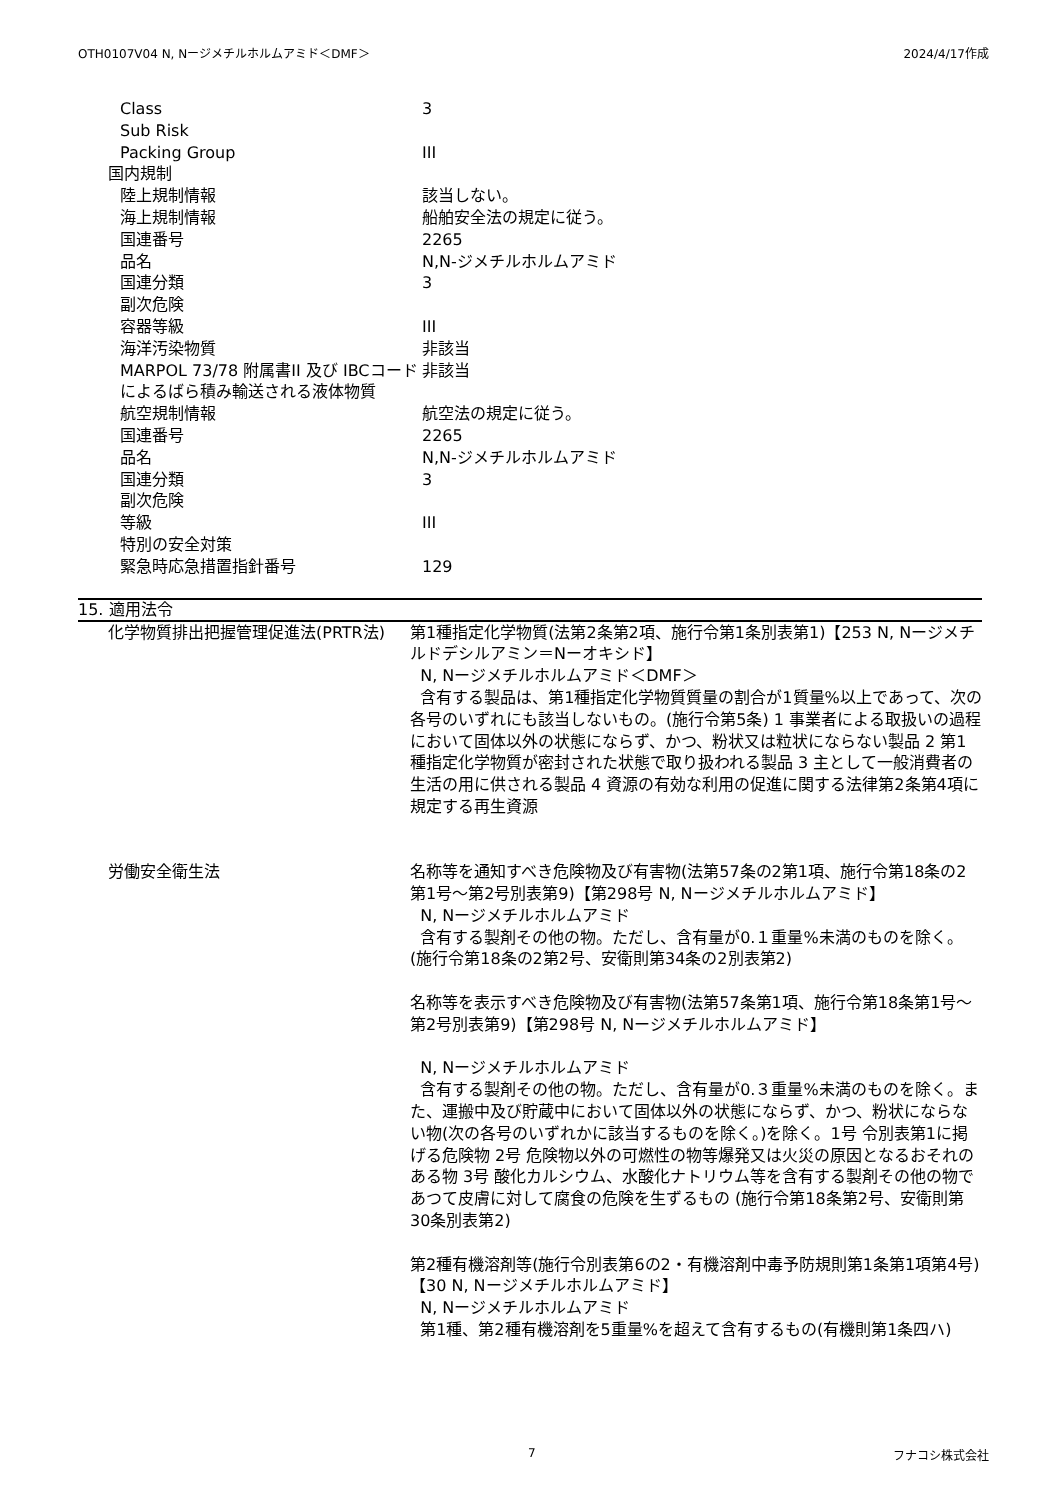OTH0107V04 N, Nージメチルホルムアミド＜DMF＞ 2024/4/17作成
| Class | 3 |
| Sub Risk | |
| Packing Group | III |
| 国内規制 | |
| 陸上規制情報 | 該当しない。 |
| 海上規制情報 | 船舶安全法の規定に従う。 |
| 国連番号 | 2265 |
| 品名 | N,N-ジメチルホルムアミド |
| 国連分類 | 3 |
| 副次危険 | |
| 容器等級 | III |
| 海洋汚染物質 | 非該当 |
| MARPOL 73/78 附属書II 及び IBCコードによるばら積み輸送される液体物質 | 非該当 |
| 航空規制情報 | 航空法の規定に従う。 |
| 国連番号 | 2265 |
| 品名 | N,N-ジメチルホルムアミド |
| 国連分類 | 3 |
| 副次危険 | |
| 等級 | III |
| 特別の安全対策 | |
| 緊急時応急措置指針番号 | 129 |
15. 適用法令
| 化学物質排出把握管理促進法(PRTR法) | 第1種指定化学物質(法第2条第2項、施行令第1条別表第1)【253 N, Nージメチルドデシルアミン＝Nーオキシド】 N, Nージメチルホルムアミド＜DMF＞ 含有する製品は、第1種指定化学物質質量の割合が1質量%以上であって、次の各号のいずれにも該当しないもの。(施行令第5条) 1 事業者による取扱いの過程において固体以外の状態にならず、かつ、粉状又は粒状にならない製品 2 第1種指定化学物質が密封された状態で取り扱われる製品 3 主として一般消費者の生活の用に供される製品 4 資源の有効な利用の促進に関する法律第2条第4項に規定する再生資源 |
| 労働安全衛生法 | 名称等を通知すべき危険物及び有害物(法第57条の2第1項、施行令第18条の2第1号～第2号別表第9)【第298号 N, Nージメチルホルムアミド】 N, Nージメチルホルムアミド 含有する製剤その他の物。ただし、含有量が0.１重量%未満のものを除く。(施行令第18条の2第2号、安衛則第34条の2別表第2) 名称等を表示すべき危険物及び有害物(法第57条第1項、施行令第18条第1号～第2号別表第9)【第298号 N, Nージメチルホルムアミド】 N, Nージメチルホルムアミド 含有する製剤その他の物。ただし、含有量が0.３重量%未満のものを除く。また、運搬中及び貯蔵中において固体以外の状態にならず、かつ、粉状にならない物(次の各号のいずれかに該当するものを除く。)を除く。1号 令別表第1に掲げる危険物 2号 危険物以外の可燃性の物等爆発又は火災の原因となるおそれのある物 3号 酸化カルシウム、水酸化ナトリウム等を含有する製剤その他の物であつて皮膚に対して腐食の危険を生ずるもの (施行令第18条第2号、安衛則第30条別表第2) 第2種有機溶剤等(施行令別表第6の2・有機溶剤中毒予防規則第1条第1項第4号)【30 N, Nージメチルホルムアミド】 N, Nージメチルホルムアミド 第1種、第2種有機溶剤を5重量%を超えて含有するもの(有機則第1条四ハ) |
7 フナコシ株式会社